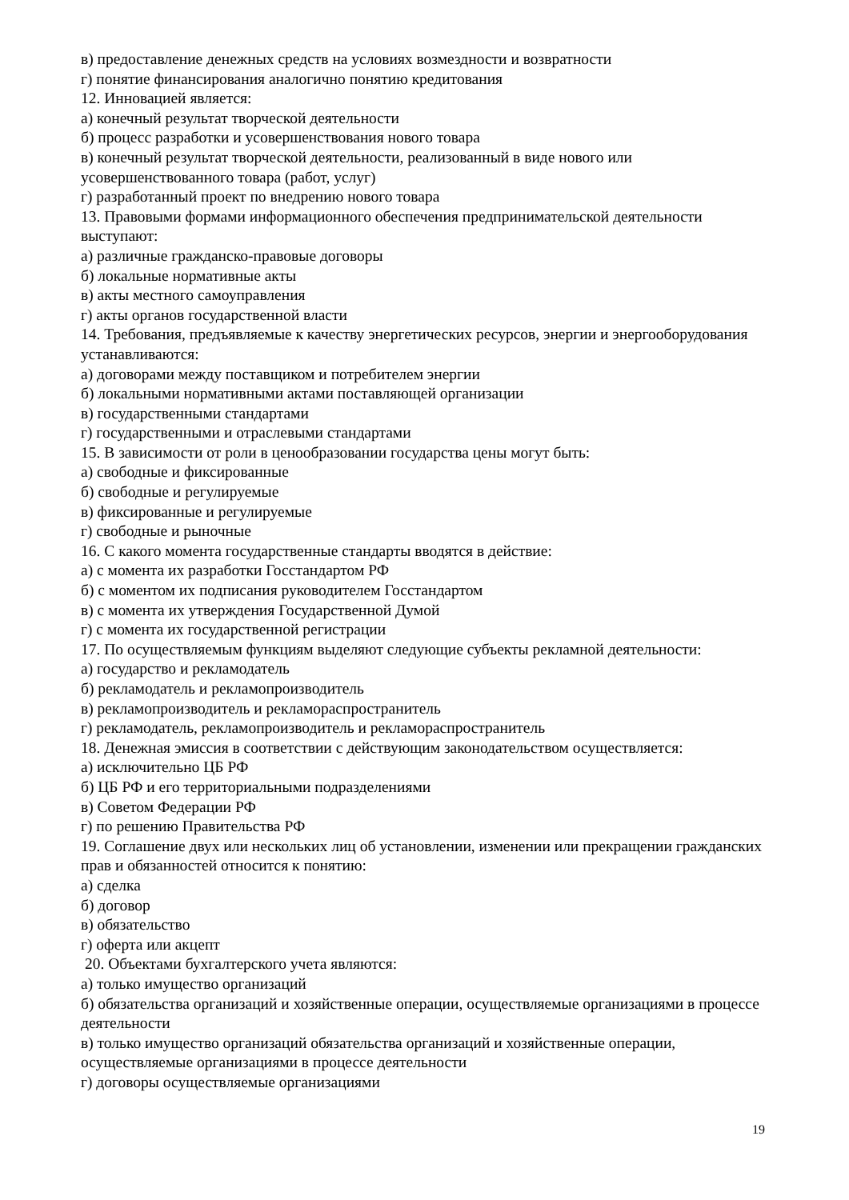в) предоставление денежных средств на условиях возмездности и возвратности
г) понятие финансирования аналогично понятию кредитования
12. Инновацией является:
а) конечный результат творческой деятельности
б) процесс разработки и усовершенствования нового товара
в) конечный результат творческой деятельности, реализованный в виде нового или усовершенствованного товара (работ, услуг)
г) разработанный проект по внедрению нового товара
13. Правовыми формами информационного обеспечения предпринимательской деятельности выступают:
а) различные гражданско-правовые договоры
б) локальные нормативные акты
в) акты местного самоуправления
г) акты органов государственной власти
14. Требования, предъявляемые к качеству энергетических ресурсов, энергии и энергооборудования устанавливаются:
а) договорами между поставщиком и потребителем энергии
б) локальными нормативными актами поставляющей организации
в) государственными стандартами
г) государственными и отраслевыми стандартами
15. В зависимости от роли в ценообразовании государства цены могут быть:
а) свободные и фиксированные
б) свободные и регулируемые
в) фиксированные и регулируемые
г) свободные и рыночные
16. С какого момента государственные стандарты вводятся в действие:
а) с момента их разработки Госстандартом РФ
б) с моментом их подписания руководителем Госстандартом
в) с момента их утверждения Государственной Думой
г) с момента их государственной регистрации
17. По осуществляемым функциям выделяют следующие субъекты рекламной деятельности:
а) государство и рекламодатель
б) рекламодатель и рекламопроизводитель
в) рекламопроизводитель и рекламораспространитель
г) рекламодатель, рекламопроизводитель и рекламораспространитель
18. Денежная эмиссия в соответствии с действующим законодательством осуществляется:
а) исключительно ЦБ РФ
б) ЦБ РФ и его территориальными подразделениями
в) Советом Федерации РФ
г) по решению Правительства РФ
19. Соглашение двух или нескольких лиц об установлении, изменении или прекращении гражданских прав и обязанностей относится к понятию:
а) сделка
б) договор
в) обязательство
г) оферта или акцепт
20. Объектами бухгалтерского учета являются:
а) только имущество организаций
б) обязательства организаций и хозяйственные операции, осуществляемые организациями в процессе деятельности
в) только имущество организаций обязательства организаций и хозяйственные операции, осуществляемые организациями в процессе деятельности
г) договоры осуществляемые организациями
19